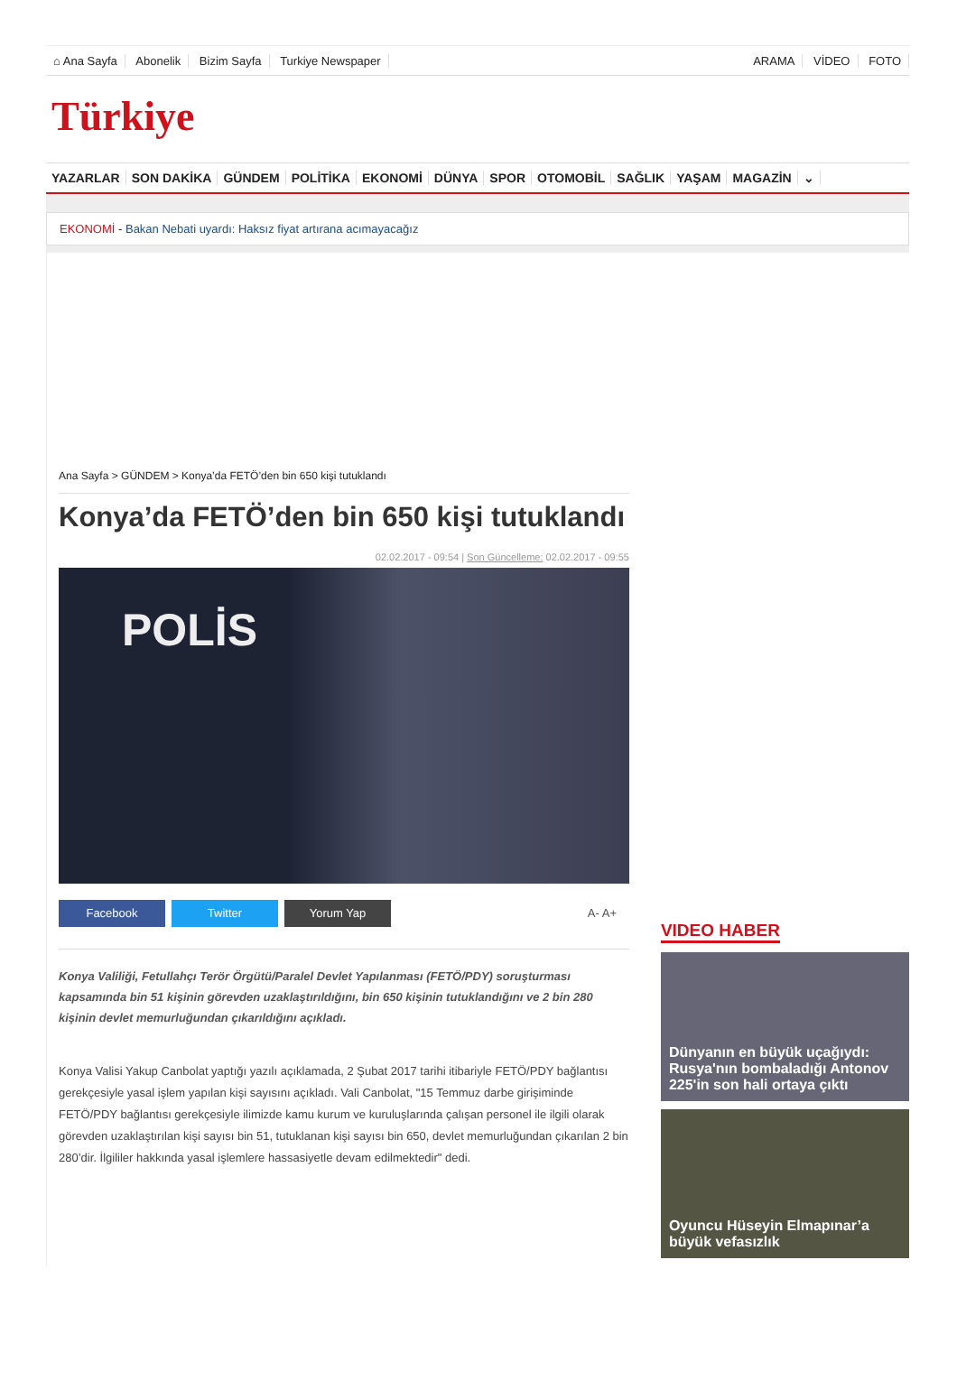⌂ Ana Sayfa Abonelik Bizim Sayfa Turkiye Newspaper
ARAMA VİDEO FOTO
Türkiye
YAZARLAR SON DAKİKA GÜNDEM POLİTİKA EKONOMİ DÜNYA SPOR OTOMOBİL SAĞLIK YAŞAM MAGAZİN ⌄
EKONOMİ - Bakan Nebati uyardı: Haksız fiyat artırana acımayacağız
Ana Sayfa > GÜNDEM > Konya’da FETÖ’den bin 650 kişi tutuklandı
Konya’da FETÖ’den bin 650 kişi tutuklandı
02.02.2017 - 09:54 | Son Güncelleme: 02.02.2017 - 09:55
POLİS
Facebook Twitter Yorum Yap A- A+
Konya Valiliği, Fetullahçı Terör Örgütü/Paralel Devlet Yapılanması (FETÖ/PDY) soruşturması kapsamında bin 51 kişinin görevden uzaklaştırıldığını, bin 650 kişinin tutuklandığını ve 2 bin 280 kişinin devlet memurluğundan çıkarıldığını açıkladı.
Konya Valisi Yakup Canbolat yaptığı yazılı açıklamada, 2 Şubat 2017 tarihi itibariyle FETÖ/PDY bağlantısı gerekçesiyle yasal işlem yapılan kişi sayısını açıkladı. Vali Canbolat, "15 Temmuz darbe girişiminde FETÖ/PDY bağlantısı gerekçesiyle ilimizde kamu kurum ve kuruluşlarında çalışan personel ile ilgili olarak görevden uzaklaştırılan kişi sayısı bin 51, tutuklanan kişi sayısı bin 650, devlet memurluğundan çıkarılan 2 bin 280’dir. İlgililer hakkında yasal işlemlere hassasiyetle devam edilmektedir" dedi.
VIDEO HABER
Dünyanın en büyük uçağıydı: Rusya'nın bombaladığı Antonov 225'in son hali ortaya çıktı
Oyuncu Hüseyin Elmapınar’a büyük vefasızlık